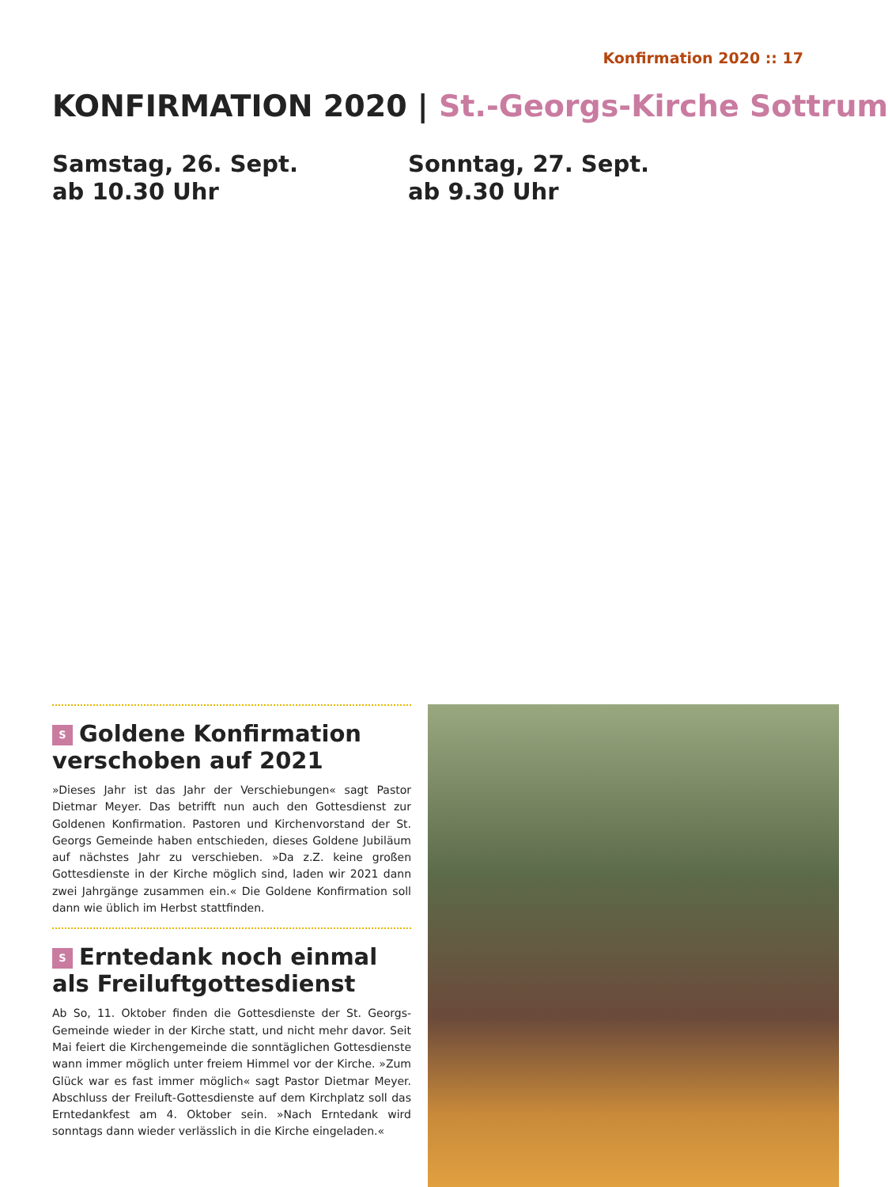Konfirmation 2020 :: 17
KONFIRMATION 2020 | St.-Georgs-Kirche Sottrum
Samstag, 26. Sept.
ab 10.30 Uhr
Sonntag, 27. Sept.
ab 9.30 Uhr
S Goldene Konfirmation verschoben auf 2021
»Dieses Jahr ist das Jahr der Verschiebungen« sagt Pastor Dietmar Meyer. Das betrifft nun auch den Gottesdienst zur Goldenen Konfirmation. Pastoren und Kirchenvorstand der St. Georgs Gemeinde haben entschieden, dieses Goldene Jubiläum auf nächstes Jahr zu verschieben. »Da z.Z. keine großen Gottesdienste in der Kirche möglich sind, laden wir 2021 dann zwei Jahrgänge zusammen ein.« Die Goldene Konfirmation soll dann wie üblich im Herbst stattfinden.
S Erntedank noch einmal als Freiluftgottesdienst
Ab So, 11. Oktober finden die Gottesdienste der St. Georgs-Gemeinde wieder in der Kirche statt, und nicht mehr davor. Seit Mai feiert die Kirchengemeinde die sonntäglichen Gottesdienste wann immer möglich unter freiem Himmel vor der Kirche. »Zum Glück war es fast immer möglich« sagt Pastor Dietmar Meyer. Abschluss der Freiluft-Gottesdienste auf dem Kirchplatz soll das Erntedankfest am 4. Oktober sein. »Nach Erntedank wird sonntags dann wieder verlässlich in die Kirche eingeladen.«